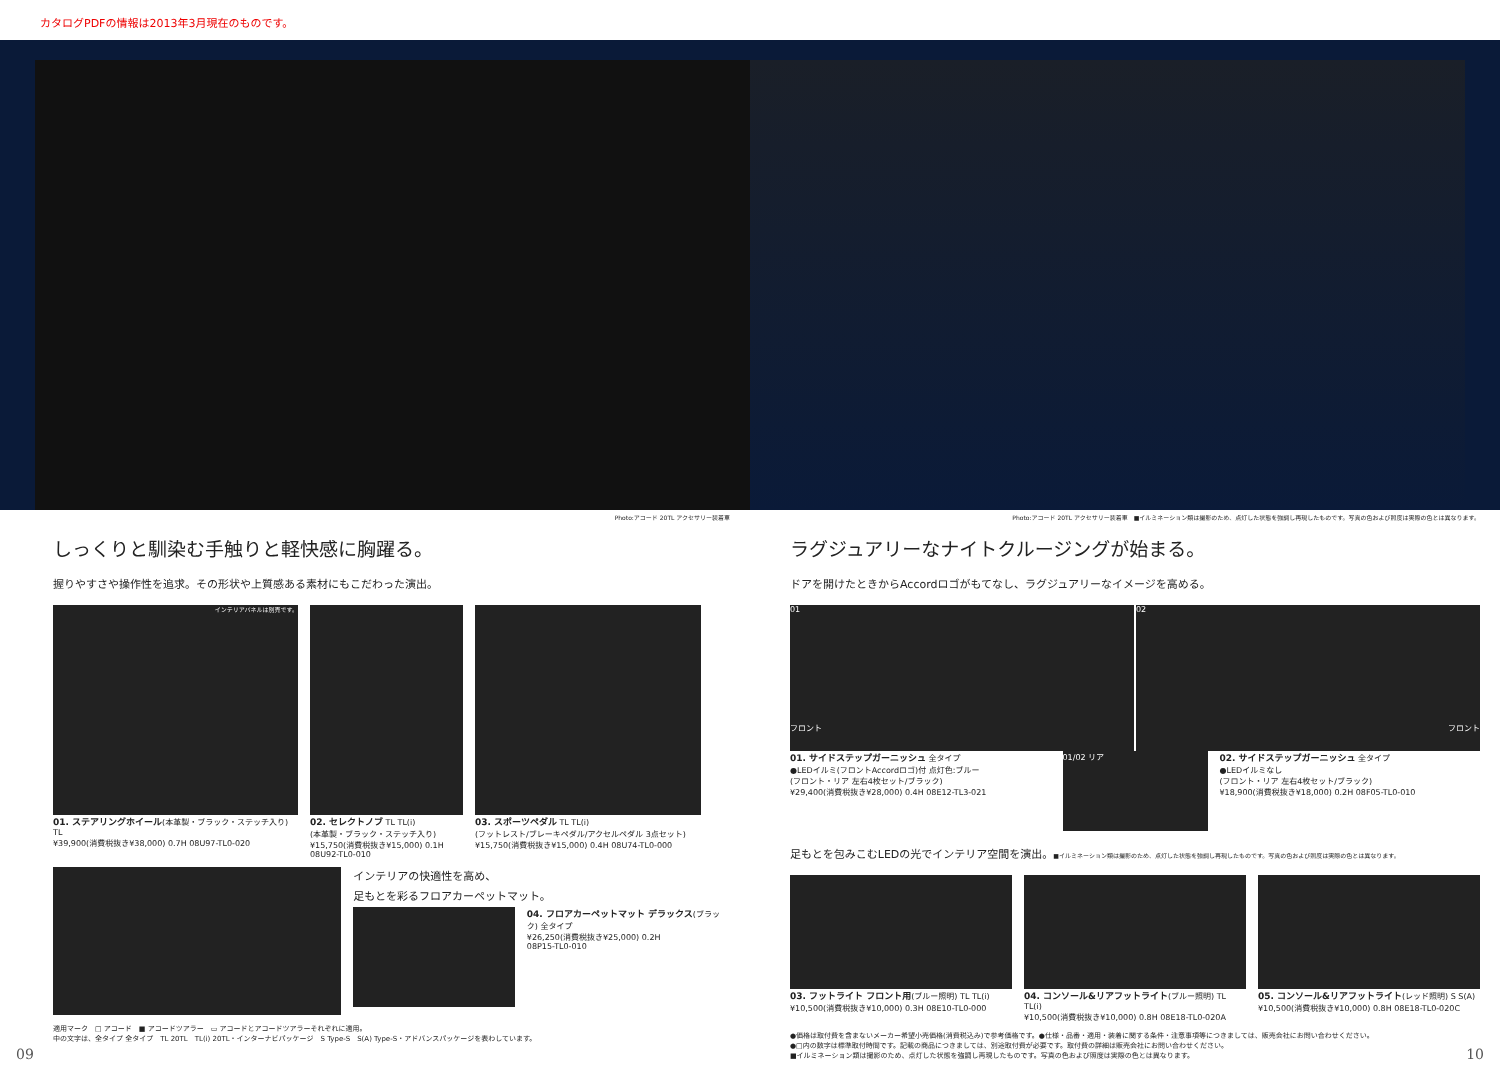カタログPDFの情報は2013年3月現在のものです。
Photo:アコード 20TL アクセサリー装着車
しっくりと馴染む手触りと軽快感に胸躍る。
握りやすさや操作性を追求。その形状や上質感ある素材にもこだわった演出。
インテリアパネルは別売です。
01. ステアリングホイール(本革製・ブラック・ステッチ入り) TL
¥39,900(消費税抜き¥38,000) 0.7H 08U97-TL0-020
02. セレクトノブ TL TL(i)
(本革製・ブラック・ステッチ入り)
¥15,750(消費税抜き¥15,000) 0.1H
08U92-TL0-010
03. スポーツペダル TL TL(i)
(フットレスト/ブレーキペダル/アクセルペダル 3点セット)
¥15,750(消費税抜き¥15,000) 0.4H 08U74-TL0-000
インテリアの快適性を高め、
足もとを彩るフロアカーペットマット。
04. フロアカーペットマット デラックス(ブラック) 全タイプ
¥26,250(消費税抜き¥25,000) 0.2H
08P15-TL0-010
適用マーク　□ アコード　■ アコードツアラー　▭ アコードとアコードツアラーそれぞれに適用。
中の文字は、全タイプ 全タイプ　TL 20TL　TL(i) 20TL・インターナビパッケージ　S Type-S　S(A) Type-S・アドバンスパッケージを表わしています。
Photo:アコード 20TL アクセサリー装着車　■イルミネーション類は撮影のため、点灯した状態を強調し再現したものです。写真の色および照度は実際の色とは異なります。
ラグジュアリーなナイトクルージングが始まる。
ドアを開けたときからAccordロゴがもてなし、ラグジュアリーなイメージを高める。
01
フロント
02
フロント
01. サイドステップガーニッシュ 全タイプ
●LEDイルミ(フロントAccordロゴ)付 点灯色:ブルー
(フロント・リア 左右4枚セット/ブラック)
¥29,400(消費税抜き¥28,000) 0.4H 08E12-TL3-021
01/02 リア
02. サイドステップガーニッシュ 全タイプ
●LEDイルミなし
(フロント・リア 左右4枚セット/ブラック)
¥18,900(消費税抜き¥18,000) 0.2H 08F05-TL0-010
足もとを包みこむLEDの光でインテリア空間を演出。■イルミネーション類は撮影のため、点灯した状態を強調し再現したものです。写真の色および照度は実際の色とは異なります。
03. フットライト フロント用(ブルー照明) TL TL(i)
¥10,500(消費税抜き¥10,000) 0.3H 08E10-TL0-000
04. コンソール&リアフットライト(ブルー照明) TL TL(i)
¥10,500(消費税抜き¥10,000) 0.8H 08E18-TL0-020A
05. コンソール&リアフットライト(レッド照明) S S(A)
¥10,500(消費税抜き¥10,000) 0.8H 08E18-TL0-020C
●価格は取付費を含まないメーカー希望小売価格(消費税込み)で参考価格です。●仕様・品番・適用・装着に関する条件・注意事項等につきましては、販売会社にお問い合わせください。
●□内の数字は標準取付時間です。記載の商品につきましては、別途取付費が必要です。取付費の詳細は販売会社にお問い合わせください。
■イルミネーション類は撮影のため、点灯した状態を強調し再現したものです。写真の色および照度は実際の色とは異なります。
09 10